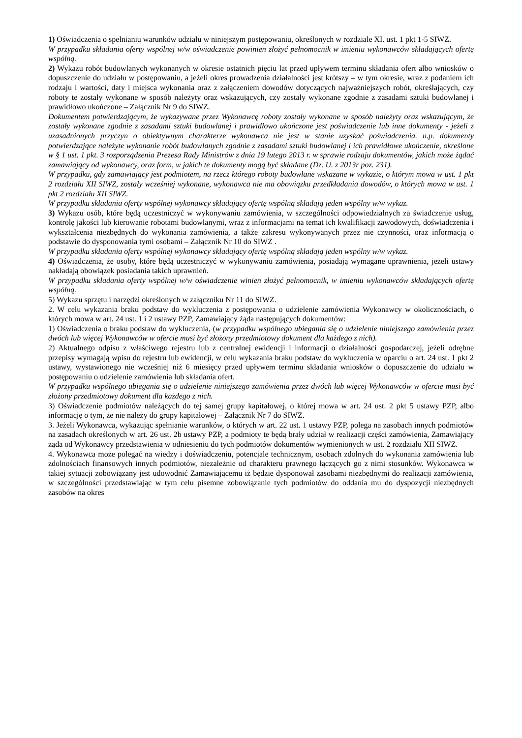1) Oświadczenia o spełnianiu warunków udziału w niniejszym postępowaniu, określonych w rozdziale XI. ust. 1 pkt 1-5 SIWZ.
W przypadku składania oferty wspólnej w/w oświadczenie powinien złożyć pełnomocnik w imieniu wykonawców składających ofertę wspólną.
2) Wykazu robót budowlanych wykonanych w okresie ostatnich pięciu lat przed upływem terminu składania ofert albo wniosków o dopuszczenie do udziału w postępowaniu, a jeżeli okres prowadzenia działalności jest krótszy – w tym okresie, wraz z podaniem ich rodzaju i wartości, daty i miejsca wykonania oraz z załączeniem dowodów dotyczących najważniejszych robót, określających, czy roboty te zostały wykonane w sposób należyty oraz wskazujących, czy zostały wykonane zgodnie z zasadami sztuki budowlanej i prawidłowo ukończone – Załącznik Nr 9 do SIWZ.
Dokumentem potwierdzającym, że wykazywane przez Wykonawcę roboty zostały wykonane w sposób należyty oraz wskazującym, że zostały wykonane zgodnie z zasadami sztuki budowlanej i prawidłowo ukończone jest poświadczenie lub inne dokumenty - jeżeli z uzasadnionych przyczyn o obiektywnym charakterze wykonawca nie jest w stanie uzyskać poświadczenia. n.p. dokumenty potwierdzające należyte wykonanie robót budowlanych zgodnie z zasadami sztuki budowlanej i ich prawidłowe ukończenie, określone w § 1 ust. 1 pkt. 3 rozporządzenia Prezesa Rady Ministrów z dnia 19 lutego 2013 r. w sprawie rodzaju dokumentów, jakich może żądać zamawiający od wykonawcy, oraz form, w jakich te dokumenty mogą być składane (Dz. U. z 2013r poz. 231).
W przypadku, gdy zamawiający jest podmiotem, na rzecz którego roboty budowlane wskazane w wykazie, o którym mowa w ust. 1 pkt 2 rozdziału XII SIWZ, zostały wcześniej wykonane, wykonawca nie ma obowiązku przedkładania dowodów, o których mowa w ust. 1 pkt 2 rozdziału XII SIWZ.
W przypadku składania oferty wspólnej wykonawcy składający ofertę wspólną składają jeden wspólny w/w wykaz.
3) Wykazu osób, które będą uczestniczyć w wykonywaniu zamówienia, w szczególności odpowiedzialnych za świadczenie usług, kontrolę jakości lub kierowanie robotami budowlanymi, wraz z informacjami na temat ich kwalifikacji zawodowych, doświadczenia i wykształcenia niezbędnych do wykonania zamówienia, a także zakresu wykonywanych przez nie czynności, oraz informacją o podstawie do dysponowania tymi osobami – Załącznik Nr 10 do SIWZ .
W przypadku składania oferty wspólnej wykonawcy składający ofertę wspólną składają jeden wspólny w/w wykaz.
4) Oświadczenia, że osoby, które będą uczestniczyć w wykonywaniu zamówienia, posiadają wymagane uprawnienia, jeżeli ustawy nakładają obowiązek posiadania takich uprawnień.
W przypadku składania oferty wspólnej w/w oświadczenie winien złożyć pełnomocnik, w imieniu wykonawców składających ofertę wspólną.
5) Wykazu sprzętu i narzędzi określonych w załączniku Nr 11 do SIWZ.
2. W celu wykazania braku podstaw do wykluczenia z postępowania o udzielenie zamówienia Wykonawcy w okolicznościach, o których mowa w art. 24 ust. 1 i 2 ustawy PZP, Zamawiający żąda następujących dokumentów:
1) Oświadczenia o braku podstaw do wykluczenia, (w przypadku wspólnego ubiegania się o udzielenie niniejszego zamówienia przez dwóch lub więcej Wykonawców w ofercie musi być złożony przedmiotowy dokument dla każdego z nich).
2) Aktualnego odpisu z właściwego rejestru lub z centralnej ewidencji i informacji o działalności gospodarczej, jeżeli odrębne przepisy wymagają wpisu do rejestru lub ewidencji, w celu wykazania braku podstaw do wykluczenia w oparciu o art. 24 ust. 1 pkt 2 ustawy, wystawionego nie wcześniej niż 6 miesięcy przed upływem terminu składania wniosków o dopuszczenie do udziału w postępowaniu o udzielenie zamówienia lub składania ofert.
W przypadku wspólnego ubiegania się o udzielenie niniejszego zamówienia przez dwóch lub więcej Wykonawców w ofercie musi być złożony przedmiotowy dokument dla każdego z nich.
3) Oświadczenie podmiotów należących do tej samej grupy kapitałowej, o której mowa w art. 24 ust. 2 pkt 5 ustawy PZP, albo informację o tym, że nie należy do grupy kapitałowej – Załącznik Nr 7 do SIWZ.
3. Jeżeli Wykonawca, wykazując spełnianie warunków, o których w art. 22 ust. 1 ustawy PZP, polega na zasobach innych podmiotów na zasadach określonych w art. 26 ust. 2b ustawy PZP, a podmioty te będą brały udział w realizacji części zamówienia, Zamawiający żąda od Wykonawcy przedstawienia w odniesieniu do tych podmiotów dokumentów wymienionych w ust. 2 rozdziału XII SIWZ.
4. Wykonawca może polegać na wiedzy i doświadczeniu, potencjale technicznym, osobach zdolnych do wykonania zamówienia lub zdolnościach finansowych innych podmiotów, niezależnie od charakteru prawnego łączących go z nimi stosunków. Wykonawca w takiej sytuacji zobowiązany jest udowodnić Zamawiającemu iż będzie dysponował zasobami niezbędnymi do realizacji zamówienia, w szczególności przedstawiając w tym celu pisemne zobowiązanie tych podmiotów do oddania mu do dyspozycji niezbędnych zasobów na okres